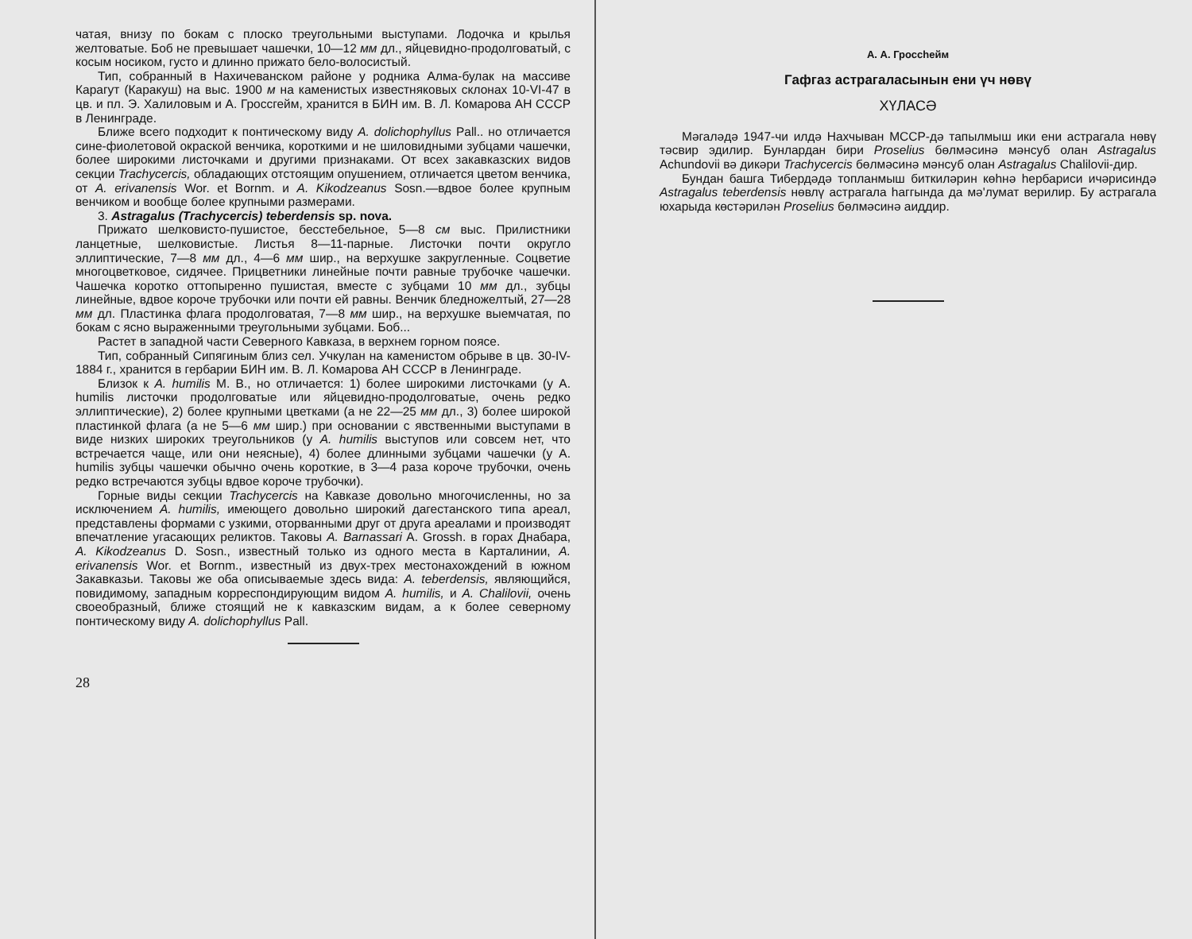чатая, внизу по бокам с плоско треугольными выступами. Лодочка и крылья желтоватые. Боб не превышает чашечки, 10—12 мм дл., яйцевидно-продолговатый, с косым носиком, густо и длинно прижато бело-волосистый.
Тип, собранный в Нахичеванском районе у родника Алма-булак на массиве Карагут (Каракуш) на выс. 1900 м на каменистых известняковых склонах 10-VI-47 в цв. и пл. Э. Халиловым и А. Гроссгейм, хранится в БИН им. В. Л. Комарова АН СССР в Ленинграде.
Ближе всего подходит к понтическому виду A. dolichophyllus Pall.. но отличается сине-фиолетовой окраской венчика, короткими и не шиловидными зубцами чашечки, более широкими листочками и другими признаками. От всех закавказских видов секции Trachycercis, обладающих отстоящим опушением, отличается цветом венчика, от A. erivanensis Wor. et Bornm. и A. Kikodzeanus Sosn.—вдвое более крупным венчиком и вообще более крупными размерами.
3. Astragalus (Trachycercis) teberdensis sp. nova.
Прижато шелковисто-пушистое, бесстебельное, 5—8 см выс. Прилистники ланцетные, шелковистые. Листья 8—11-парные. Листочки почти округло эллиптические, 7—8 мм дл., 4—6 мм шир., на верхушке закругленные. Соцветие многоцветковое, сидячее. Прицветники линейные почти равные трубочке чашечки. Чашечка коротко оттопыренно пушистая, вместе с зубцами 10 мм дл., зубцы линейные, вдвое короче трубочки или почти ей равны. Венчик бледножелтый, 27—28 мм дл. Пластинка флага продолговатая, 7—8 мм шир., на верхушке выемчатая, по бокам с ясно выраженными треугольными зубцами. Боб...
Растет в западной части Северного Кавказа, в верхнем горном поясе.
Тип, собранный Сипягиным близ сел. Учкулан на каменистом обрыве в цв. 30-IV-1884 г., хранится в гербарии БИН им. В. Л. Комарова АН СССР в Ленинграде.
Близок к A. humilis M. B., но отличается: 1) более широкими листочками (у A. humilis листочки продолговатые или яйцевидно-продолговатые, очень редко эллиптические), 2) более крупными цветками (а не 22—25 мм дл., 3) более широкой пластинкой флага (а не 5—6 мм шир.) при основании с явственными выступами в виде низких широких треугольников (у A. humilis выступов или совсем нет, что встречается чаще, или они неясные), 4) более длинными зубцами чашечки (у A. humilis зубцы чашечки обычно очень короткие, в 3—4 раза короче трубочки, очень редко встречаются зубцы вдвое короче трубочки).
Горные виды секции Trachycercis на Кавказе довольно многочисленны, но за исключением A. humilis, имеющего довольно широкий дагестанского типа ареал, представлены формами с узкими, оторванными друг от друга ареалами и производят впечатление угасающих реликтов. Таковы A. Barnassari A. Grossh. в горах Днабара, A. Kikodzeanus D. Sosn., известный только из одного места в Карталинии, A. erivanensis Wor. et Bornm., известный из двух-трех местонахождений в южном Закавказьи. Таковы же оба описываемые здесь вида: A. teberdensis, являющийся, повидимому, западным корреспондирующим видом A. humilis, и A. Chalilovii, очень своеобразный, ближе стоящий не к кавказским видам, а к более северному понтическому виду A. dolichophyllus Pall.
28
А. А. Гроссһейм
Гафгаз астрагаласынын ени үч нөвү
ХҮЛАСӘ
Мәгаләдә 1947-чи илдә Нахчыван МССР-дә тапылмыш ики ени астрагала нөвү тәсвир эдилир. Бунлардан бири Proselius бөлмәсинә мәнсуб олан Astragalus Achundovii вә дикәри Trachycercis бөлмәсинә мәнсуб олан Astragalus Chalilovii-дир.
Бундан башга Тибердәдә топланмыш биткиләрин көһнә һербариси ичәрисиндә Astragalus teberdensis нөвлү астрагала һаггында да мә'лумат верилир. Бу астрагала юхарыда көстәрилән Proselius бөлмәсинә аиддир.